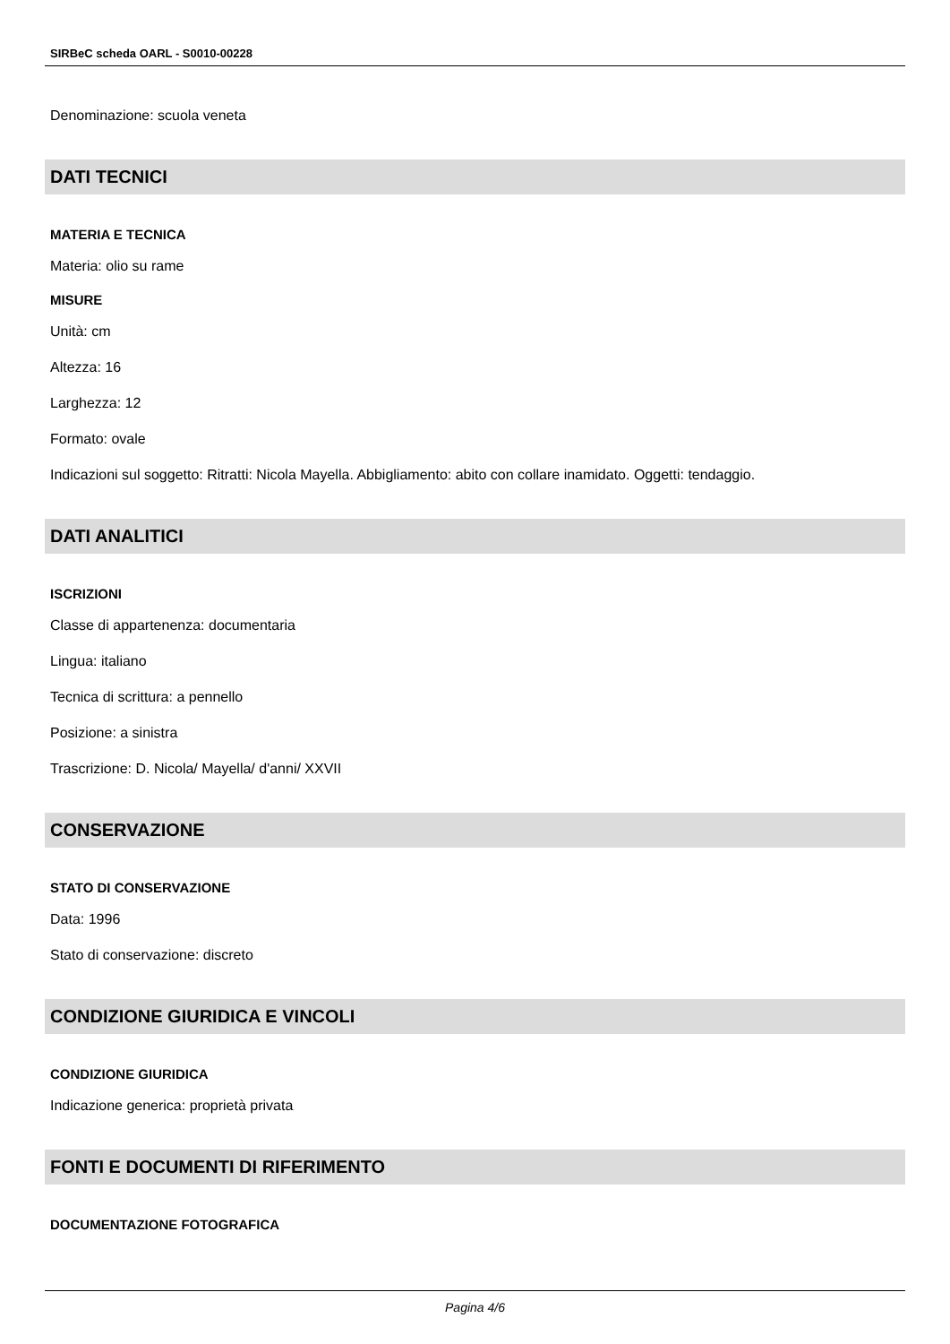SIRBeC scheda OARL - S0010-00228
Denominazione: scuola veneta
DATI TECNICI
MATERIA E TECNICA
Materia: olio su rame
MISURE
Unità: cm
Altezza: 16
Larghezza: 12
Formato: ovale
Indicazioni sul soggetto: Ritratti: Nicola Mayella. Abbigliamento: abito con collare inamidato. Oggetti: tendaggio.
DATI ANALITICI
ISCRIZIONI
Classe di appartenenza: documentaria
Lingua: italiano
Tecnica di scrittura: a pennello
Posizione: a sinistra
Trascrizione: D. Nicola/ Mayella/ d'anni/ XXVII
CONSERVAZIONE
STATO DI CONSERVAZIONE
Data: 1996
Stato di conservazione: discreto
CONDIZIONE GIURIDICA E VINCOLI
CONDIZIONE GIURIDICA
Indicazione generica: proprietà privata
FONTI E DOCUMENTI DI RIFERIMENTO
DOCUMENTAZIONE FOTOGRAFICA
Pagina 4/6